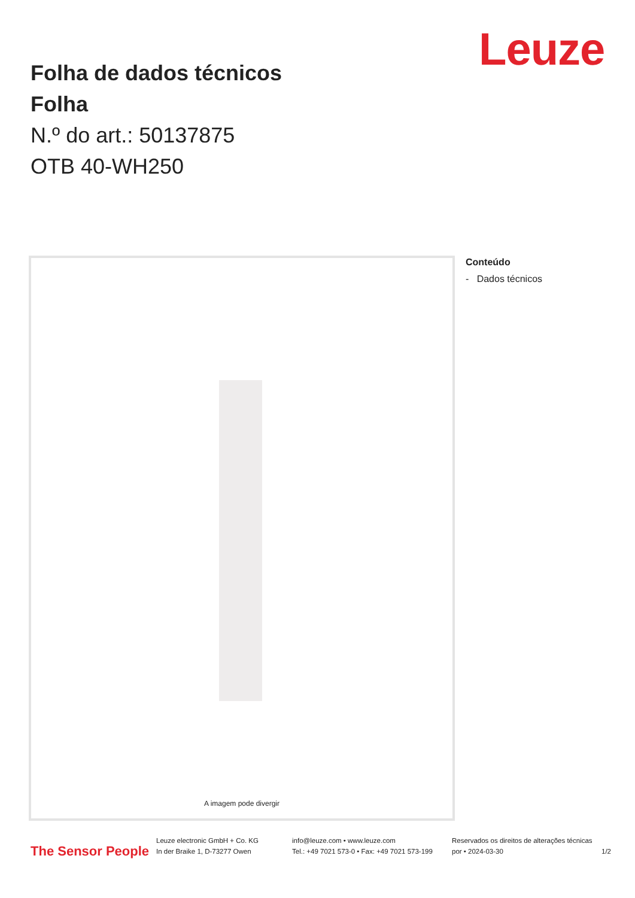Leuze
Folha de dados técnicos
Folha
N.º do art.: 50137875
OTB 40-WH250
A imagem pode divergir
Conteúdo
- Dados técnicos
The Sensor People
Leuze electronic GmbH + Co. KG
In der Braike 1, D-73277 Owen
info@leuze.com • www.leuze.com
Tel.: +49 7021 573-0 • Fax: +49 7021 573-199
Reservados os direitos de alterações técnicas
por • 2024-03-30
1/2